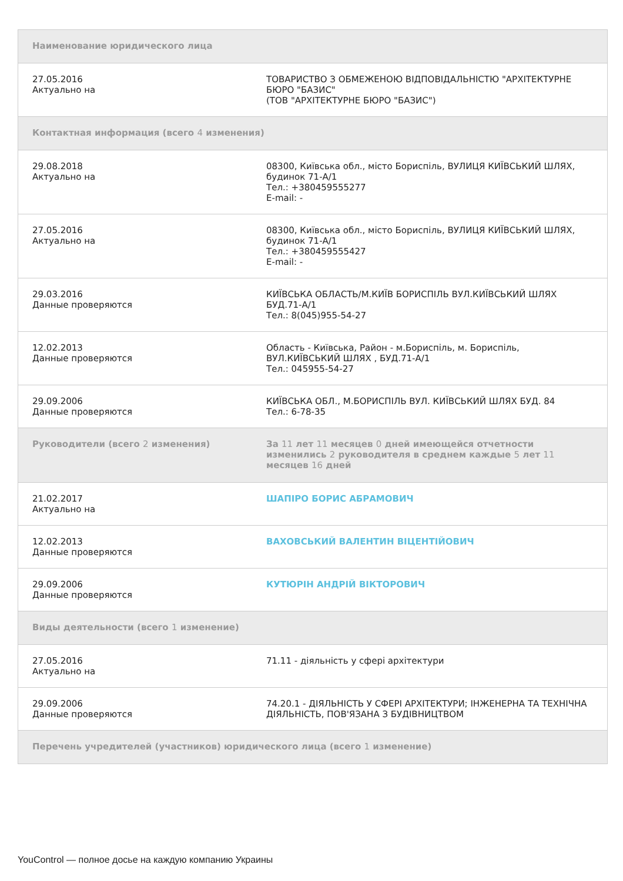| Наименование юридического лица | |
| --- | --- |
| 27.05.2016 Актуально на | ТОВАРИСТВО З ОБМЕЖЕНОЮ ВІДПОВІДАЛЬНІСТЮ "АРХІТЕКТУРНЕ БЮРО "БАЗИС" (ТОВ "АРХІТЕКТУРНЕ БЮРО "БАЗИС") |
| Контактная информация (всего 4 изменения) | |
| 29.08.2018 Актуально на | 08300, Київська обл., місто Бориспіль, ВУЛИЦЯ КИЇВСЬКИЙ ШЛЯХ, будинок 71-А/1 Тел.: +380459555277 E-mail: - |
| 27.05.2016 Актуально на | 08300, Київська обл., місто Бориспіль, ВУЛИЦЯ КИЇВСЬКИЙ ШЛЯХ, будинок 71-А/1 Тел.: +380459555427 E-mail: - |
| 29.03.2016 Данные проверяются | КИЇВСЬКА ОБЛАСТЬ/М.КИЇВ БОРИСПІЛЬ ВУЛ.КИЇВСЬКИЙ ШЛЯХ БУД.71-А/1 Тел.: 8(045)955-54-27 |
| 12.02.2013 Данные проверяются | Область - Київська, Район - м.Бориспіль, м. Бориспіль, ВУЛ.КИЇВСЬКИЙ ШЛЯХ , БУД.71-А/1 Тел.: 045955-54-27 |
| 29.09.2006 Данные проверяются | КИЇВСЬКА ОБЛ., М.БОРИСПІЛЬ ВУЛ. КИЇВСЬКИЙ ШЛЯХ БУД. 84 Тел.: 6-78-35 |
| Руководители (всего 2 изменения) | За 11 лет 11 месяцев 0 дней имеющейся отчетности изменились 2 руководителя в среднем каждые 5 лет 11 месяцев 16 дней |
| 21.02.2017 Актуально на | ШАПІРО БОРИС АБРАМОВИЧ |
| 12.02.2013 Данные проверяются | ВАХОВСЬКИЙ ВАЛЕНТИН ВІЦЕНТІЙОВИЧ |
| 29.09.2006 Данные проверяются | КУТЮРІН АНДРІЙ ВІКТОРОВИЧ |
| Виды деятельности (всего 1 изменение) | |
| 27.05.2016 Актуально на | 71.11 - діяльність у сфері архітектури |
| 29.09.2006 Данные проверяются | 74.20.1 - ДІЯЛЬНІСТЬ У СФЕРІ АРХІТЕКТУРИ; ІНЖЕНЕРНА ТА ТЕХНІЧНА ДІЯЛЬНІСТЬ, ПОВ'ЯЗАНА З БУДІВНИЦТВОМ |
| Перечень учредителей (участников) юридического лица (всего 1 изменение) | |
YouControl — полное досье на каждую компанию Украины